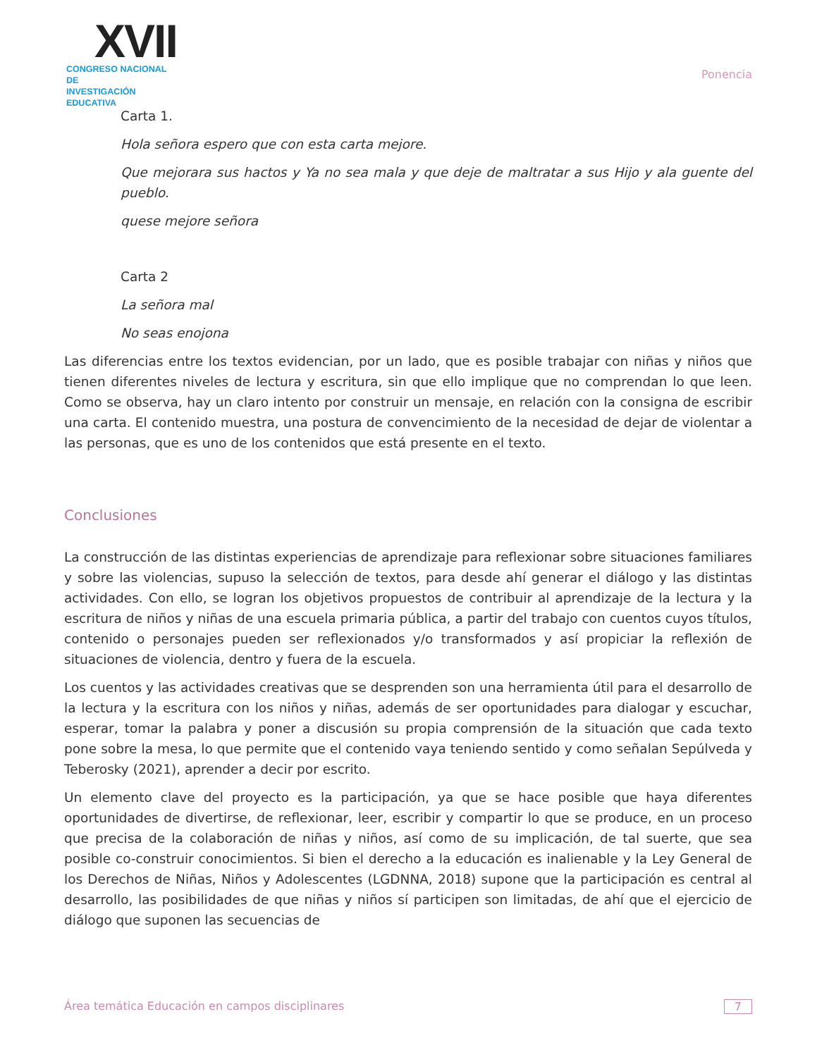XVII
CONGRESO NACIONAL DE
INVESTIGACIÓN EDUCATIVA
Ponencia
Carta 1.
Hola señora espero que con esta carta mejore.
Que mejorara sus hactos y Ya no sea mala y que deje de maltratar a sus Hijo y ala guente del pueblo.
quese mejore señora
Carta 2
La señora mal
No seas enojona
Las diferencias entre los textos evidencian, por un lado, que es posible trabajar con niñas y niños que tienen diferentes niveles de lectura y escritura, sin que ello implique que no comprendan lo que leen. Como se observa, hay un claro intento por construir un mensaje, en relación con la consigna de escribir una carta. El contenido muestra, una postura de convencimiento de la necesidad de dejar de violentar a las personas, que es uno de los contenidos que está presente en el texto.
Conclusiones
La construcción de las distintas experiencias de aprendizaje para reflexionar sobre situaciones familiares y sobre las violencias, supuso la selección de textos, para desde ahí generar el diálogo y las distintas actividades. Con ello, se logran los objetivos propuestos de contribuir al aprendizaje de la lectura y la escritura de niños y niñas de una escuela primaria pública, a partir del trabajo con cuentos cuyos títulos, contenido o personajes pueden ser reflexionados y/o transformados y así propiciar la reflexión de situaciones de violencia, dentro y fuera de la escuela.
Los cuentos y las actividades creativas que se desprenden son una herramienta útil para el desarrollo de la lectura y la escritura con los niños y niñas, además de ser oportunidades para dialogar y escuchar, esperar, tomar la palabra y poner a discusión su propia comprensión de la situación que cada texto pone sobre la mesa, lo que permite que el contenido vaya teniendo sentido y como señalan Sepúlveda y Teberosky (2021), aprender a decir por escrito.
Un elemento clave del proyecto es la participación, ya que se hace posible que haya diferentes oportunidades de divertirse, de reflexionar, leer, escribir y compartir lo que se produce, en un proceso que precisa de la colaboración de niñas y niños, así como de su implicación, de tal suerte, que sea posible co-construir conocimientos. Si bien el derecho a la educación es inalienable y la Ley General de los Derechos de Niñas, Niños y Adolescentes (LGDNNA, 2018) supone que la participación es central al desarrollo, las posibilidades de que niñas y niños sí participen son limitadas, de ahí que el ejercicio de diálogo que suponen las secuencias de
Área temática Educación en campos disciplinares 7